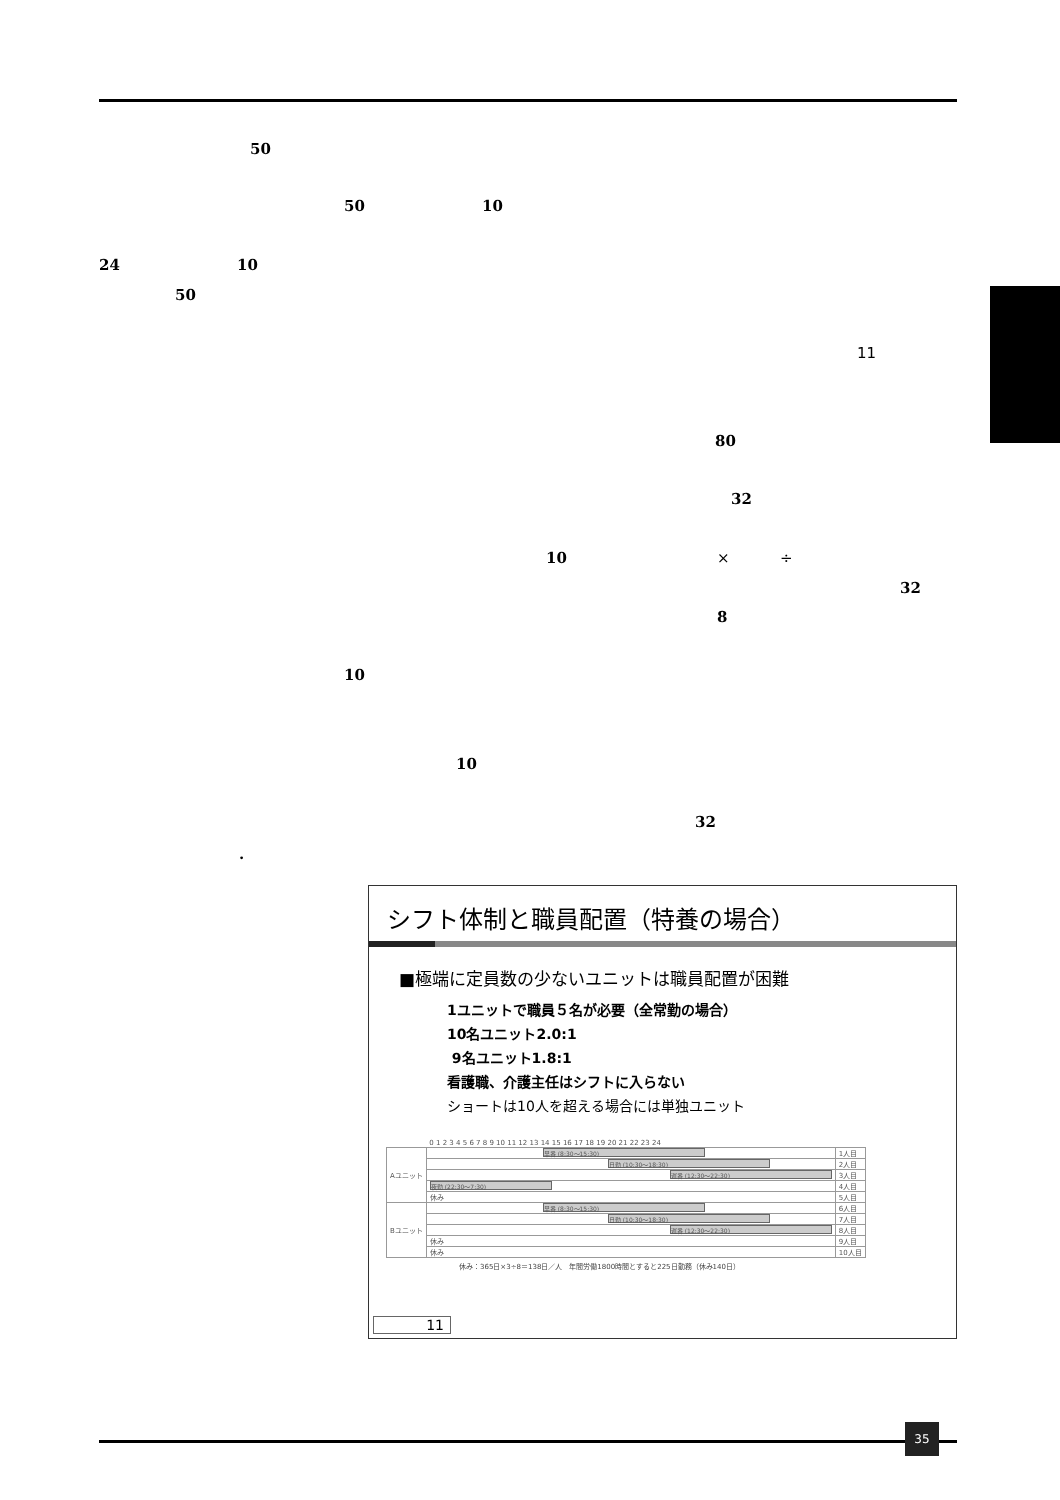50
50 10
24 10
50
11
80
32
10 × ÷
32
8
10
10
32
.
シフト体制と職員配置（特養の場合）
■極端に定員数の少ないユニットは職員配置が困難
1ユニットで職員５名が必要（全常勤の場合）
10名ユニット2.0:1
9名ユニット1.8:1
看護職、介護主任はシフトに入らない
ショートは10人を超える場合には単独ユニット
| | 0 1 2 3 4 5 6 7 8 9 10 11 12 13 14 15 16 17 18 19 20 21 22 23 24 | |
| Aユニット | 早番 (8:30～15:30) | 1人目 |
| | 日勤 (10:30～18:30) | 2人目 |
| | 遅番 (12:30～22:30) | 3人目 |
| | 夜勤 (22:30～7:30) | 4人目 |
| | 休み | 5人目 |
| Bユニット | 早番 (8:30～15:30) | 6人目 |
| | 日勤 (10:30～18:30) | 7人目 |
| | 遅番 (12:30～22:30) | 8人目 |
| | 休み | 9人目 |
| | 休み | 10人目 |
休み：365日×3÷8＝138日／人　年間労働1800時間とすると225日勤務（休み140日）
11
35